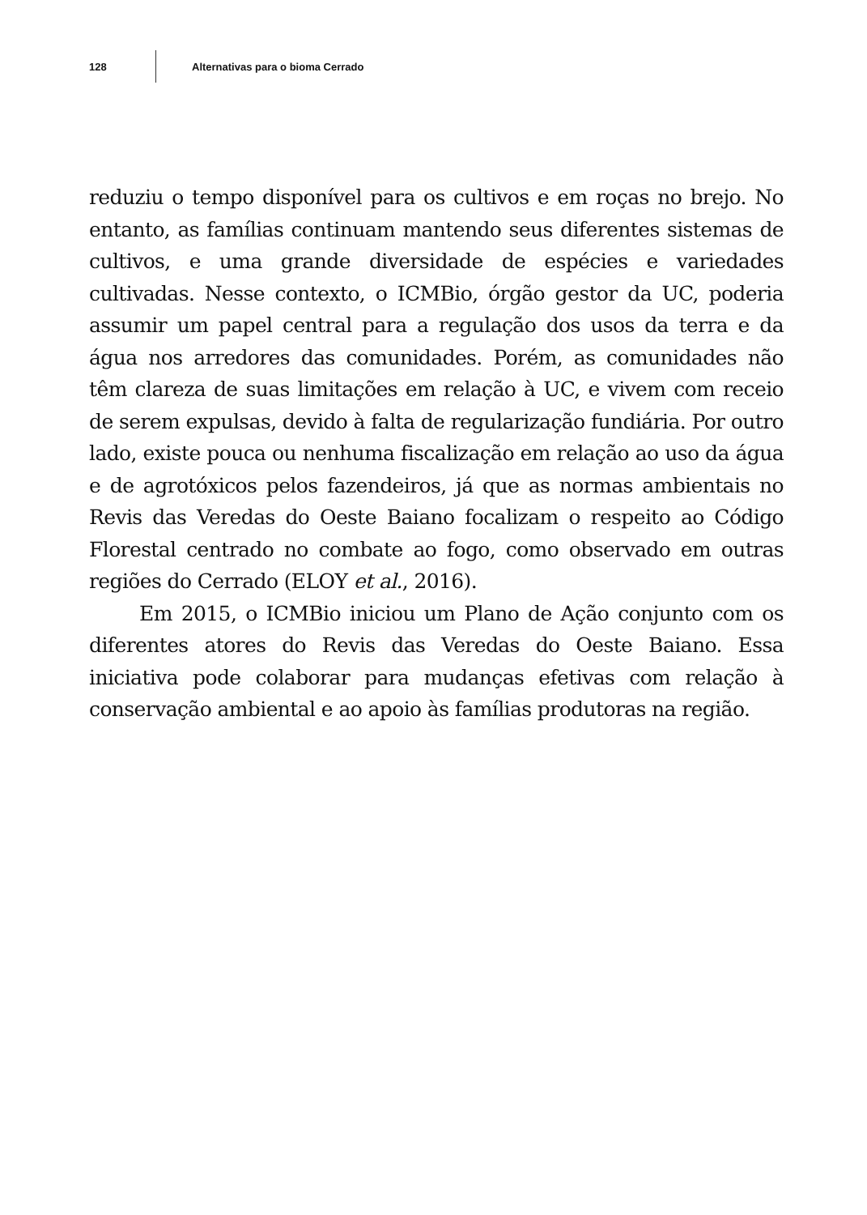128 Alternativas para o bioma Cerrado
reduziu o tempo disponível para os cultivos e em roças no brejo. No entanto, as famílias continuam mantendo seus diferentes sistemas de cultivos, e uma grande diversidade de espécies e variedades cultivadas. Nesse contexto, o ICMBio, órgão gestor da UC, poderia assumir um papel central para a regulação dos usos da terra e da água nos arredores das comunidades. Porém, as comunidades não têm clareza de suas limitações em relação à UC, e vivem com receio de serem expulsas, devido à falta de regularização fundiária. Por outro lado, existe pouca ou nenhuma fiscalização em relação ao uso da água e de agrotóxicos pelos fazendeiros, já que as normas ambientais no Revis das Veredas do Oeste Baiano focalizam o respeito ao Código Florestal centrado no combate ao fogo, como observado em outras regiões do Cerrado (ELOY et al., 2016).
Em 2015, o ICMBio iniciou um Plano de Ação conjunto com os diferentes atores do Revis das Veredas do Oeste Baiano. Essa iniciativa pode colaborar para mudanças efetivas com relação à conservação ambiental e ao apoio às famílias produtoras na região.